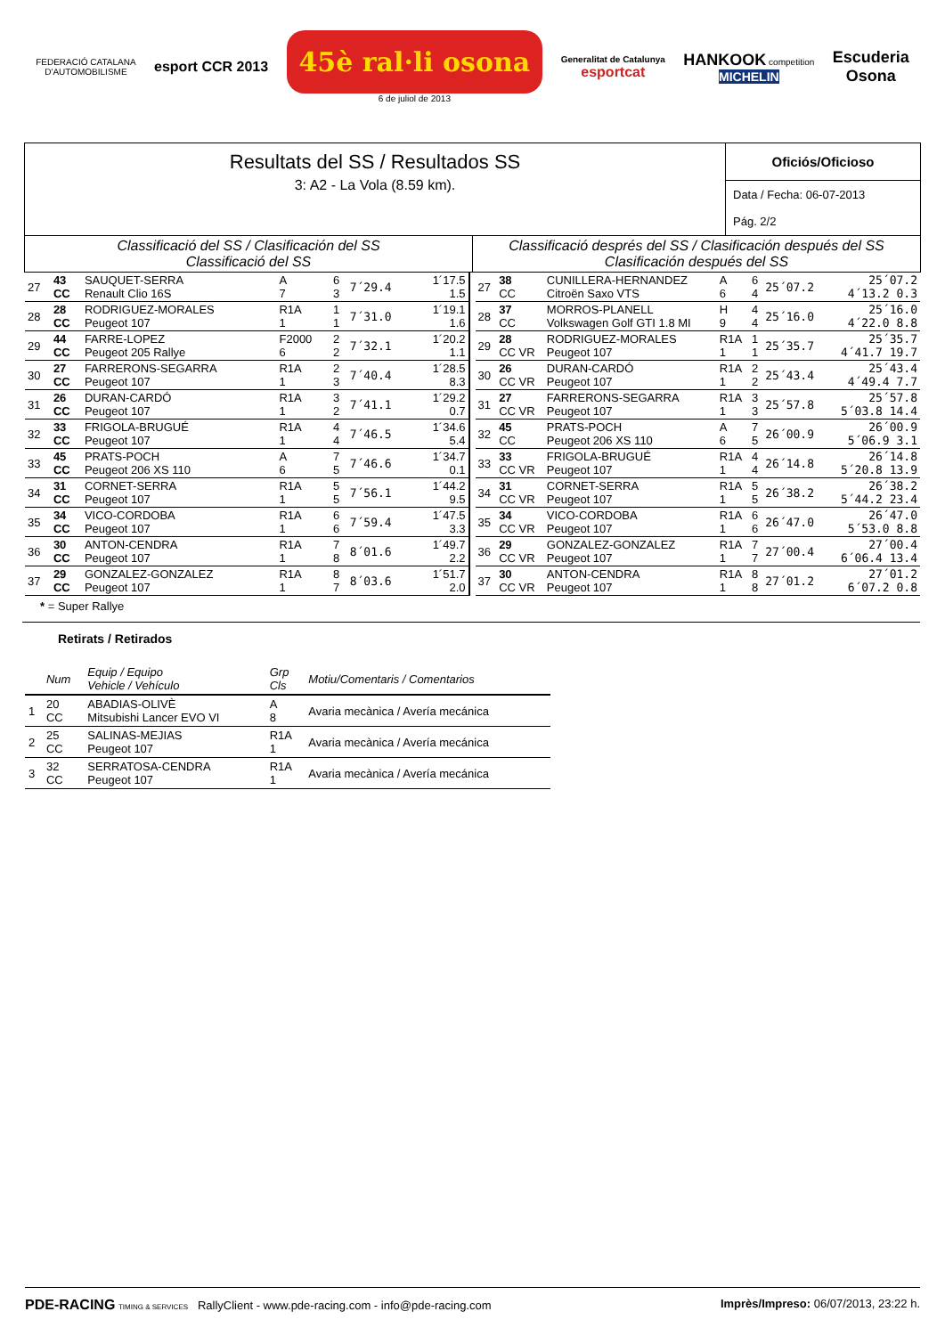FEDERACIÓ CATALANA
D'AUTOMOBILISME
esport CCR 2013
45è ral·li osona
6 de juliol de 2013
Generalitat de Catalunya
esportcat
HANKOOK competition
MICHELIN
Escuderia
Osona
Resultats del SS / Resultados SS
3: A2 - La Vola (8.59 km).
Oficiós/Oficioso
Data / Fecha: 06-07-2013
Pág. 2/2
Classificació del SS / Clasificación del SS
Classificació del SS
Classificació després del SS / Clasificación después del SS
Clasificación después del SS
| 27 | 43 CC | SAUQUET-SERRA Renault Clio 16S | A 7 | 6 3 | 7´29.4 | 1´17.5 1.5 |
| 28 | 28 CC | RODRIGUEZ-MORALES Peugeot 107 | R1A 1 | 1 1 | 7´31.0 | 1´19.1 1.6 |
| 29 | 44 CC | FARRE-LOPEZ Peugeot 205 Rallye | F2000 6 | 2 2 | 7´32.1 | 1´20.2 1.1 |
| 30 | 27 CC | FARRERONS-SEGARRA Peugeot 107 | R1A 1 | 2 3 | 7´40.4 | 1´28.5 8.3 |
| 31 | 26 CC | DURAN-CARDÓ Peugeot 107 | R1A 1 | 3 2 | 7´41.1 | 1´29.2 0.7 |
| 32 | 33 CC | FRIGOLA-BRUGUÉ Peugeot 107 | R1A 1 | 4 4 | 7´46.5 | 1´34.6 5.4 |
| 33 | 45 CC | PRATS-POCH Peugeot 206 XS 110 | A 6 | 7 5 | 7´46.6 | 1´34.7 0.1 |
| 34 | 31 CC | CORNET-SERRA Peugeot 107 | R1A 1 | 5 5 | 7´56.1 | 1´44.2 9.5 |
| 35 | 34 CC | VICO-CORDOBA Peugeot 107 | R1A 1 | 6 6 | 7´59.4 | 1´47.5 3.3 |
| 36 | 30 CC | ANTON-CENDRA Peugeot 107 | R1A 1 | 7 8 | 8´01.6 | 1´49.7 2.2 |
| 37 | 29 CC | GONZALEZ-GONZALEZ Peugeot 107 | R1A 1 | 8 7 | 8´03.6 | 1´51.7 2.0 |
| 27 | 38 CC | CUNILLERA-HERNANDEZ Citroën Saxo VTS | A 6 | 6 4 | 25´07.2 | 25´07.2 4´13.2 0.3 |
| 28 | 37 CC | MORROS-PLANELL Volkswagen Golf GTI 1.8 MI | H 9 | 4 4 | 25´16.0 | 25´16.0 4´22.0 8.8 |
| 29 | 28 CC VR | RODRIGUEZ-MORALES Peugeot 107 | R1A 1 | 1 1 | 25´35.7 | 25´35.7 4´41.7 19.7 |
| 30 | 26 CC VR | DURAN-CARDÓ Peugeot 107 | R1A 1 | 2 2 | 25´43.4 | 25´43.4 4´49.4 7.7 |
| 31 | 27 CC VR | FARRERONS-SEGARRA Peugeot 107 | R1A 1 | 3 3 | 25´57.8 | 25´57.8 5´03.8 14.4 |
| 32 | 45 CC | PRATS-POCH Peugeot 206 XS 110 | A 6 | 7 5 | 26´00.9 | 26´00.9 5´06.9 3.1 |
| 33 | 33 CC VR | FRIGOLA-BRUGUÉ Peugeot 107 | R1A 1 | 4 4 | 26´14.8 | 26´14.8 5´20.8 13.9 |
| 34 | 31 CC VR | CORNET-SERRA Peugeot 107 | R1A 1 | 5 5 | 26´38.2 | 26´38.2 5´44.2 23.4 |
| 35 | 34 CC VR | VICO-CORDOBA Peugeot 107 | R1A 1 | 6 6 | 26´47.0 | 26´47.0 5´53.0 8.8 |
| 36 | 29 CC VR | GONZALEZ-GONZALEZ Peugeot 107 | R1A 1 | 7 7 | 27´00.4 | 27´00.4 6´06.4 13.4 |
| 37 | 30 CC VR | ANTON-CENDRA Peugeot 107 | R1A 1 | 8 8 | 27´01.2 | 27´01.2 6´07.2 0.8 |
* = Super Rallye
Retirats / Retirados
| | Num | Equip / Equipo Vehicle / Vehículo | Grp Cls | Motiu/Comentaris / Comentarios |
| --- | --- | --- | --- | --- |
| 1 | 20 CC | ABADIAS-OLIVÈ Mitsubishi Lancer EVO VI | A 8 | Avaria mecànica / Avería mecánica |
| 2 | 25 CC | SALINAS-MEJIAS Peugeot 107 | R1A 1 | Avaria mecànica / Avería mecánica |
| 3 | 32 CC | SERRATOSA-CENDRA Peugeot 107 | R1A 1 | Avaria mecànica / Avería mecánica |
PDE-RACING TIMING & SERVICES RallyClient - www.pde-racing.com - info@pde-racing.com
Imprès/Impreso: 06/07/2013, 23:22 h.